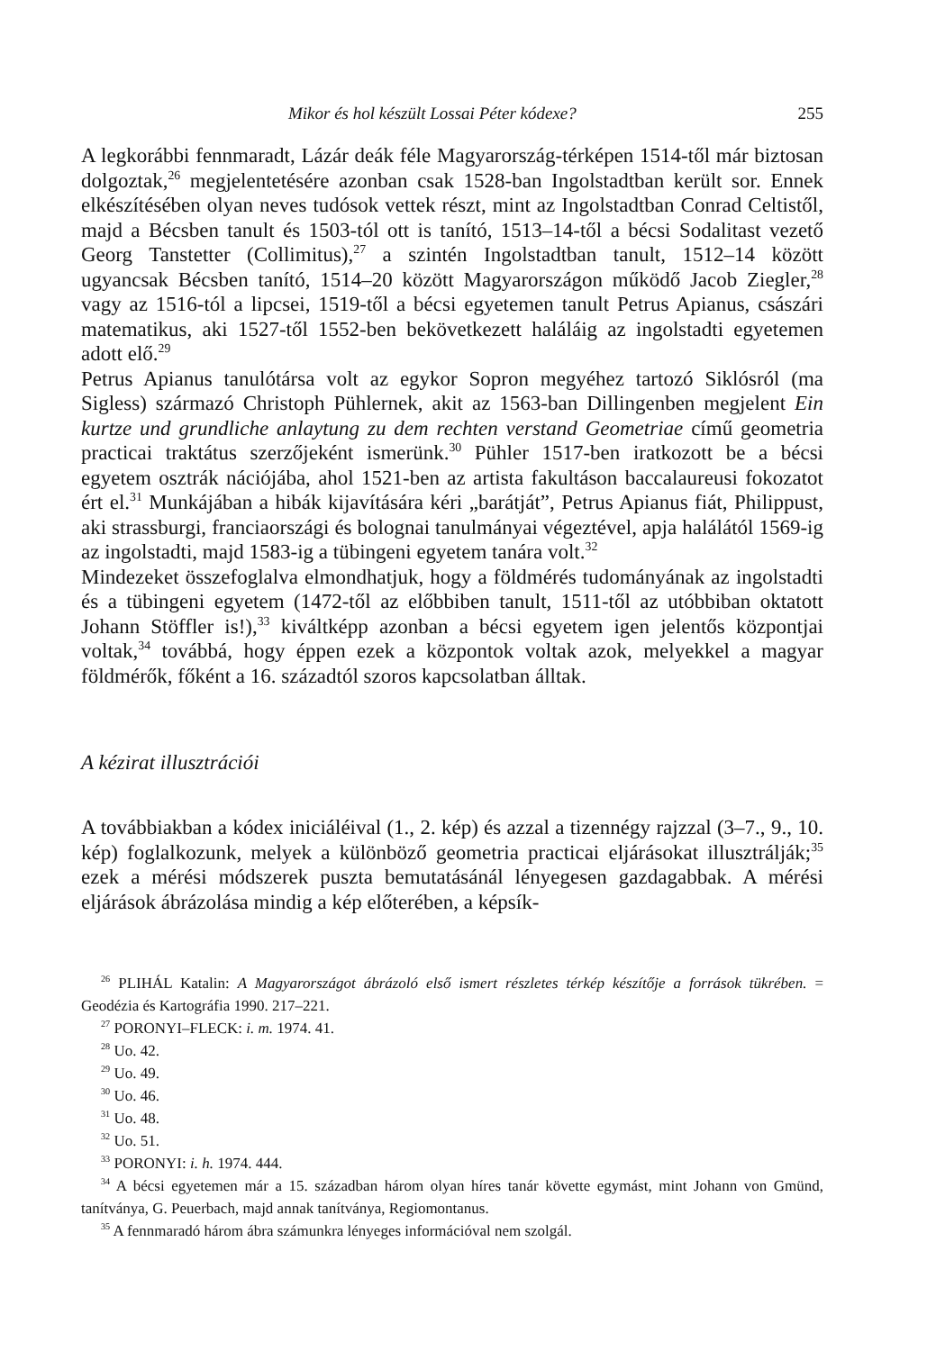Mikor és hol készült Lossai Péter kódexe? 255
A legkorábbi fennmaradt, Lázár deák féle Magyarország-térképen 1514-től már biztosan dolgoztak,<sup>26</sup> megjelentetésére azonban csak 1528-ban Ingolstadtban került sor. Ennek elkészítésében olyan neves tudósok vettek részt, mint az Ingolstadtban Conrad Celtistől, majd a Bécsben tanult és 1503-tól ott is tanító, 1513–14-től a bécsi Sodalitast vezető Georg Tanstetter (Collimitus),<sup>27</sup> a szintén Ingolstadtban tanult, 1512–14 között ugyancsak Bécsben tanító, 1514–20 között Magyarországon működő Jacob Ziegler,<sup>28</sup> vagy az 1516-tól a lipcsei, 1519-től a bécsi egyetemen tanult Petrus Apianus, császári matematikus, aki 1527-től 1552-ben bekövetkezett haláláig az ingolstadti egyetemen adott elő.<sup>29</sup>
Petrus Apianus tanulótársa volt az egykor Sopron megyéhez tartozó Siklósról (ma Sigless) származó Christoph Pühlernek, akit az 1563-ban Dillingenben megjelent Ein kurtze und grundliche anlaytung zu dem rechten verstand Geometriae című geometria practicai traktátus szerzőjeként ismerünk.<sup>30</sup> Pühler 1517-ben iratkozott be a bécsi egyetem osztrák nációjába, ahol 1521-ben az artista fakultáson baccalaureusi fokozatot ért el.<sup>31</sup> Munkájában a hibák kijavítására kéri „barátját”, Petrus Apianus fiát, Philippust, aki strassburgi, franciaországi és bolognai tanulmányai végeztével, apja halálától 1569-ig az ingolstadti, majd 1583-ig a tübingeni egyetem tanára volt.<sup>32</sup>
Mindezeket összefoglalva elmondhatjuk, hogy a földmérés tudományának az ingolstadti és a tübingeni egyetem (1472-től az előbbiben tanult, 1511-től az utóbbiban oktatott Johann Stöffler is!),<sup>33</sup> kiváltképp azonban a bécsi egyetem igen jelentős központjai voltak,<sup>34</sup> továbbá, hogy éppen ezek a központok voltak azok, melyekkel a magyar földmérők, főként a 16. századtól szoros kapcsolatban álltak.
A kézirat illusztrációi
A továbbiakban a kódex iniciáléival (1., 2. kép) és azzal a tizennégy rajzzal (3–7., 9., 10. kép) foglalkozunk, melyek a különböző geometria practicai eljárásokat illusztrálják;<sup>35</sup> ezek a mérési módszerek puszta bemutatásánál lényegesen gazdagabbak. A mérési eljárások ábrázolása mindig a kép előterében, a képsík-
<sup>26</sup> PLIHÁL Katalin: A Magyarországot ábrázoló első ismert részletes térkép készítője a források tükrében. = Geodézia és Kartográfia 1990. 217–221.
<sup>27</sup> PORONYI–FLECK: i. m. 1974. 41.
<sup>28</sup> Uo. 42.
<sup>29</sup> Uo. 49.
<sup>30</sup> Uo. 46.
<sup>31</sup> Uo. 48.
<sup>32</sup> Uo. 51.
<sup>33</sup> PORONYI: i. h. 1974. 444.
<sup>34</sup> A bécsi egyetemen már a 15. században három olyan híres tanár követte egymást, mint Johann von Gmünd, tanítványa, G. Peuerbach, majd annak tanítványa, Regiomontanus.
<sup>35</sup> A fennmaradó három ábra számunkra lényeges információval nem szolgál.